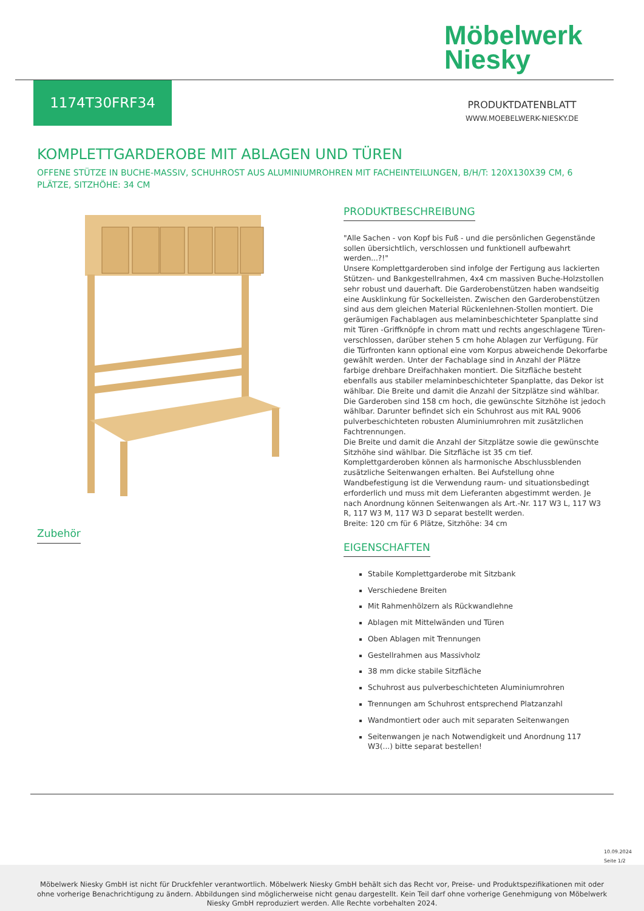Möbelwerk
Niesky
1174T30FRF34
PRODUKTDATENBLATT
WWW.MOEBELWERK-NIESKY.DE
KOMPLETTGARDEROBE MIT ABLAGEN UND TÜREN
OFFENE STÜTZE IN BUCHE-MASSIV, SCHUHROST AUS ALUMINIUMROHREN MIT FACHEINTEILUNGEN, B/H/T: 120X130X39 CM, 6 PLÄTZE, SITZHÖHE: 34 CM
PRODUKTBESCHREIBUNG
"Alle Sachen - von Kopf bis Fuß - und die persönlichen Gegenstände sollen übersichtlich, verschlossen und funktionell aufbewahrt werden...?!"
Unsere Komplettgarderoben sind infolge der Fertigung aus lackierten Stützen- und Bankgestellrahmen, 4x4 cm massiven Buche-Holzstollen sehr robust und dauerhaft. Die Garderobenstützen haben wandseitig eine Ausklinkung für Sockelleisten. Zwischen den Garderobenstützen sind aus dem gleichen Material Rückenlehnen-Stollen montiert. Die geräumigen Fachablagen aus melaminbeschichteter Spanplatte sind mit Türen -Griffknöpfe in chrom matt und rechts angeschlagene Türen- verschlossen, darüber stehen 5 cm hohe Ablagen zur Verfügung. Für die Türfronten kann optional eine vom Korpus abweichende Dekorfarbe gewählt werden. Unter der Fachablage sind in Anzahl der Plätze farbige drehbare Dreifachhaken montiert. Die Sitzfläche besteht ebenfalls aus stabiler melaminbeschichteter Spanplatte, das Dekor ist wählbar. Die Breite und damit die Anzahl der Sitzplätze sind wählbar. Die Garderoben sind 158 cm hoch, die gewünschte Sitzhöhe ist jedoch wählbar. Darunter befindet sich ein Schuhrost aus mit RAL 9006 pulverbeschichteten robusten Aluminiumrohren mit zusätzlichen Fachtrennungen.
Die Breite und damit die Anzahl der Sitzplätze sowie die gewünschte Sitzhöhe sind wählbar. Die Sitzfläche ist 35 cm tief.
Komplettgarderoben können als harmonische Abschlussblenden zusätzliche Seitenwangen erhalten. Bei Aufstellung ohne Wandbefestigung ist die Verwendung raum- und situationsbedingt erforderlich und muss mit dem Lieferanten abgestimmt werden. Je nach Anordnung können Seitenwangen als Art.-Nr. 117 W3 L, 117 W3 R, 117 W3 M, 117 W3 D separat bestellt werden.
Breite: 120 cm für 6 Plätze, Sitzhöhe: 34 cm
EIGENSCHAFTEN
Stabile Komplettgarderobe mit Sitzbank
Verschiedene Breiten
Mit Rahmenhölzern als Rückwandlehne
Ablagen mit Mittelwänden und Türen
Oben Ablagen mit Trennungen
Gestellrahmen aus Massivholz
38 mm dicke stabile Sitzfläche
Schuhrost aus pulverbeschichteten Aluminiumrohren
Trennungen am Schuhrost entsprechend Platzanzahl
Wandmontiert oder auch mit separaten Seitenwangen
Seitenwangen je nach Notwendigkeit und Anordnung 117 W3(...) bitte separat bestellen!
Zubehör
10.09.2024
Seite 1/2
Möbelwerk Niesky GmbH ist nicht für Druckfehler verantwortlich. Möbelwerk Niesky GmbH behält sich das Recht vor, Preise- und Produktspezifikationen mit oder ohne vorherige Benachrichtigung zu ändern. Abbildungen sind möglicherweise nicht genau dargestellt. Kein Teil darf ohne vorherige Genehmigung von Möbelwerk Niesky GmbH reproduziert werden. Alle Rechte vorbehalten 2024.